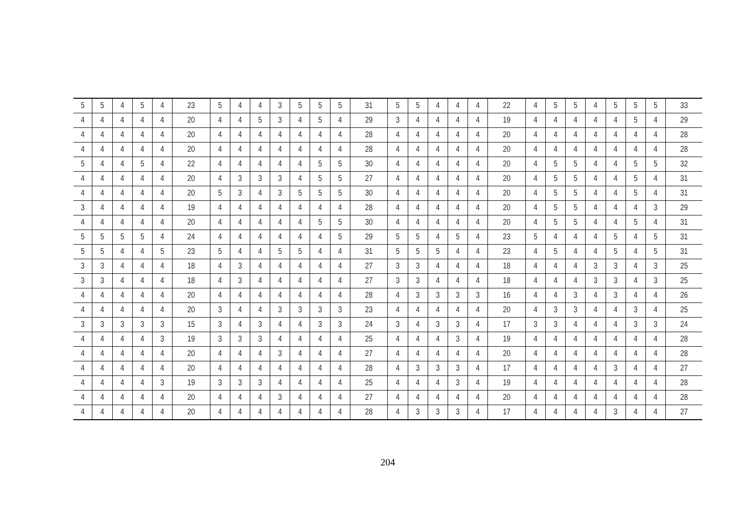| 5 | 5 | 4 | 5 | 4 | 23 | 5 | 4 | 4 | 3 | 5 | 5 | 5 | 31 | 5 | 5 | 4 | 4 | 4 | 22 | 4 | 5 | 5 | 4 | 5 | 5 | 5 | 33 |
| 4 | 4 | 4 | 4 | 4 | 20 | 4 | 4 | 5 | 3 | 4 | 5 | 4 | 29 | 3 | 4 | 4 | 4 | 4 | 19 | 4 | 4 | 4 | 4 | 4 | 5 | 4 | 29 |
| 4 | 4 | 4 | 4 | 4 | 20 | 4 | 4 | 4 | 4 | 4 | 4 | 4 | 28 | 4 | 4 | 4 | 4 | 4 | 20 | 4 | 4 | 4 | 4 | 4 | 4 | 4 | 28 |
| 4 | 4 | 4 | 4 | 4 | 20 | 4 | 4 | 4 | 4 | 4 | 4 | 4 | 28 | 4 | 4 | 4 | 4 | 4 | 20 | 4 | 4 | 4 | 4 | 4 | 4 | 4 | 28 |
| 5 | 4 | 4 | 5 | 4 | 22 | 4 | 4 | 4 | 4 | 4 | 5 | 5 | 30 | 4 | 4 | 4 | 4 | 4 | 20 | 4 | 5 | 5 | 4 | 4 | 5 | 5 | 32 |
| 4 | 4 | 4 | 4 | 4 | 20 | 4 | 3 | 3 | 3 | 4 | 5 | 5 | 27 | 4 | 4 | 4 | 4 | 4 | 20 | 4 | 5 | 5 | 4 | 4 | 5 | 4 | 31 |
| 4 | 4 | 4 | 4 | 4 | 20 | 5 | 3 | 4 | 3 | 5 | 5 | 5 | 30 | 4 | 4 | 4 | 4 | 4 | 20 | 4 | 5 | 5 | 4 | 4 | 5 | 4 | 31 |
| 3 | 4 | 4 | 4 | 4 | 19 | 4 | 4 | 4 | 4 | 4 | 4 | 4 | 28 | 4 | 4 | 4 | 4 | 4 | 20 | 4 | 5 | 5 | 4 | 4 | 4 | 3 | 29 |
| 4 | 4 | 4 | 4 | 4 | 20 | 4 | 4 | 4 | 4 | 4 | 5 | 5 | 30 | 4 | 4 | 4 | 4 | 4 | 20 | 4 | 5 | 5 | 4 | 4 | 5 | 4 | 31 |
| 5 | 5 | 5 | 5 | 4 | 24 | 4 | 4 | 4 | 4 | 4 | 4 | 5 | 29 | 5 | 5 | 4 | 5 | 4 | 23 | 5 | 4 | 4 | 4 | 5 | 4 | 5 | 31 |
| 5 | 5 | 4 | 4 | 5 | 23 | 5 | 4 | 4 | 5 | 5 | 4 | 4 | 31 | 5 | 5 | 5 | 4 | 4 | 23 | 4 | 5 | 4 | 4 | 5 | 4 | 5 | 31 |
| 3 | 3 | 4 | 4 | 4 | 18 | 4 | 3 | 4 | 4 | 4 | 4 | 4 | 27 | 3 | 3 | 4 | 4 | 4 | 18 | 4 | 4 | 4 | 3 | 3 | 4 | 3 | 25 |
| 3 | 3 | 4 | 4 | 4 | 18 | 4 | 3 | 4 | 4 | 4 | 4 | 4 | 27 | 3 | 3 | 4 | 4 | 4 | 18 | 4 | 4 | 4 | 3 | 3 | 4 | 3 | 25 |
| 4 | 4 | 4 | 4 | 4 | 20 | 4 | 4 | 4 | 4 | 4 | 4 | 4 | 28 | 4 | 3 | 3 | 3 | 3 | 16 | 4 | 4 | 3 | 4 | 3 | 4 | 4 | 26 |
| 4 | 4 | 4 | 4 | 4 | 20 | 3 | 4 | 4 | 3 | 3 | 3 | 3 | 23 | 4 | 4 | 4 | 4 | 4 | 20 | 4 | 3 | 3 | 4 | 4 | 3 | 4 | 25 |
| 3 | 3 | 3 | 3 | 3 | 15 | 3 | 4 | 3 | 4 | 4 | 3 | 3 | 24 | 3 | 4 | 3 | 3 | 4 | 17 | 3 | 3 | 4 | 4 | 4 | 3 | 3 | 24 |
| 4 | 4 | 4 | 4 | 3 | 19 | 3 | 3 | 3 | 4 | 4 | 4 | 4 | 25 | 4 | 4 | 4 | 3 | 4 | 19 | 4 | 4 | 4 | 4 | 4 | 4 | 4 | 28 |
| 4 | 4 | 4 | 4 | 4 | 20 | 4 | 4 | 4 | 3 | 4 | 4 | 4 | 27 | 4 | 4 | 4 | 4 | 4 | 20 | 4 | 4 | 4 | 4 | 4 | 4 | 4 | 28 |
| 4 | 4 | 4 | 4 | 4 | 20 | 4 | 4 | 4 | 4 | 4 | 4 | 4 | 28 | 4 | 3 | 3 | 3 | 4 | 17 | 4 | 4 | 4 | 4 | 3 | 4 | 4 | 27 |
| 4 | 4 | 4 | 4 | 3 | 19 | 3 | 3 | 3 | 4 | 4 | 4 | 4 | 25 | 4 | 4 | 4 | 3 | 4 | 19 | 4 | 4 | 4 | 4 | 4 | 4 | 4 | 28 |
| 4 | 4 | 4 | 4 | 4 | 20 | 4 | 4 | 4 | 3 | 4 | 4 | 4 | 27 | 4 | 4 | 4 | 4 | 4 | 20 | 4 | 4 | 4 | 4 | 4 | 4 | 4 | 28 |
| 4 | 4 | 4 | 4 | 4 | 20 | 4 | 4 | 4 | 4 | 4 | 4 | 4 | 28 | 4 | 3 | 3 | 3 | 4 | 17 | 4 | 4 | 4 | 4 | 3 | 4 | 4 | 27 |
204